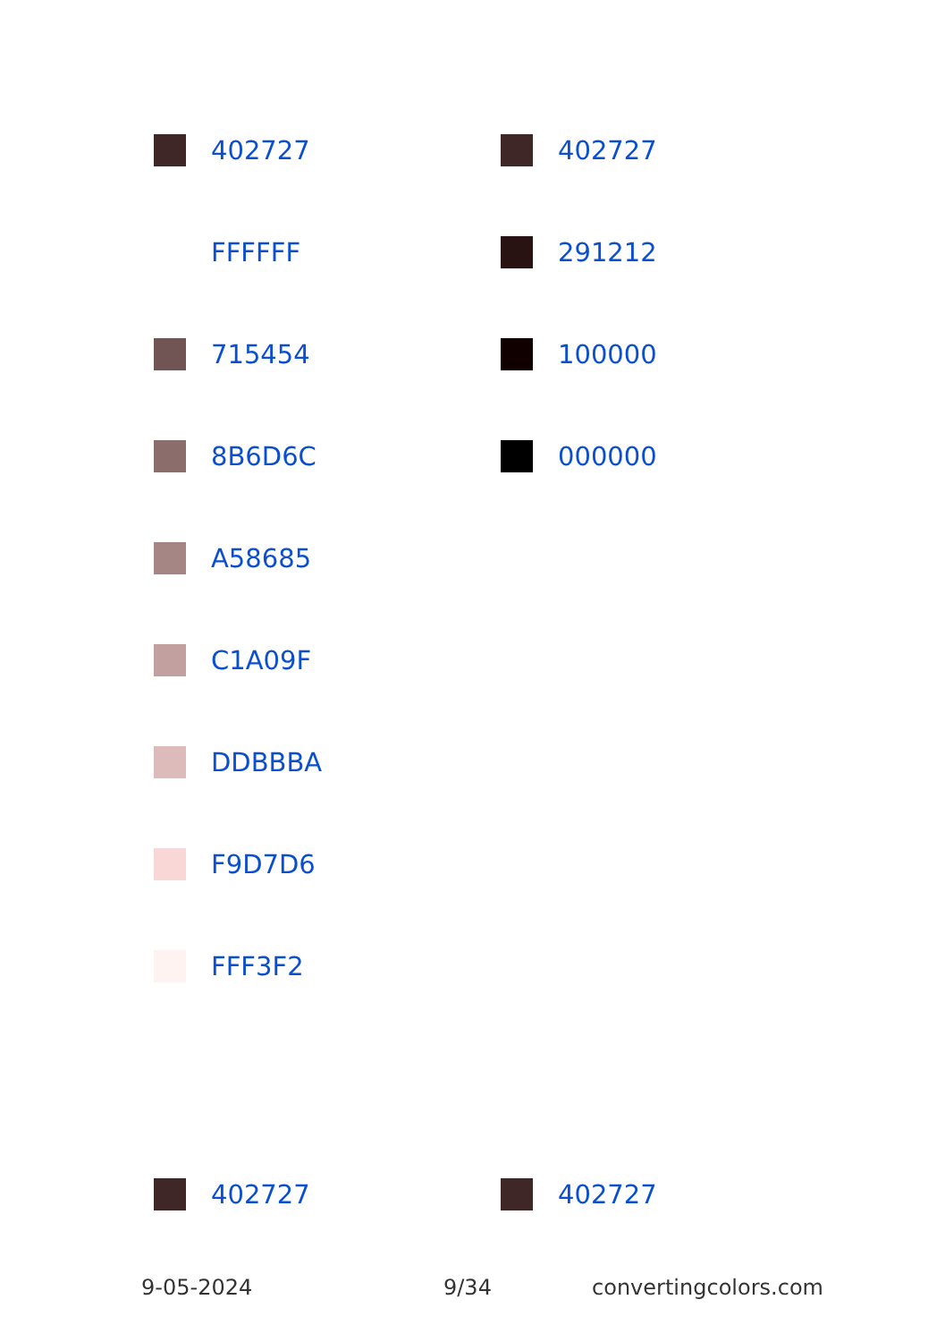402727 402727
FFFFFF 291212
715454 100000
8B6D6C 000000
A58685
C1A09F
DDBBBA
F9D7D6
FFF3F2
402727 402727
9-05-2024 9/34 convertingcolors.com